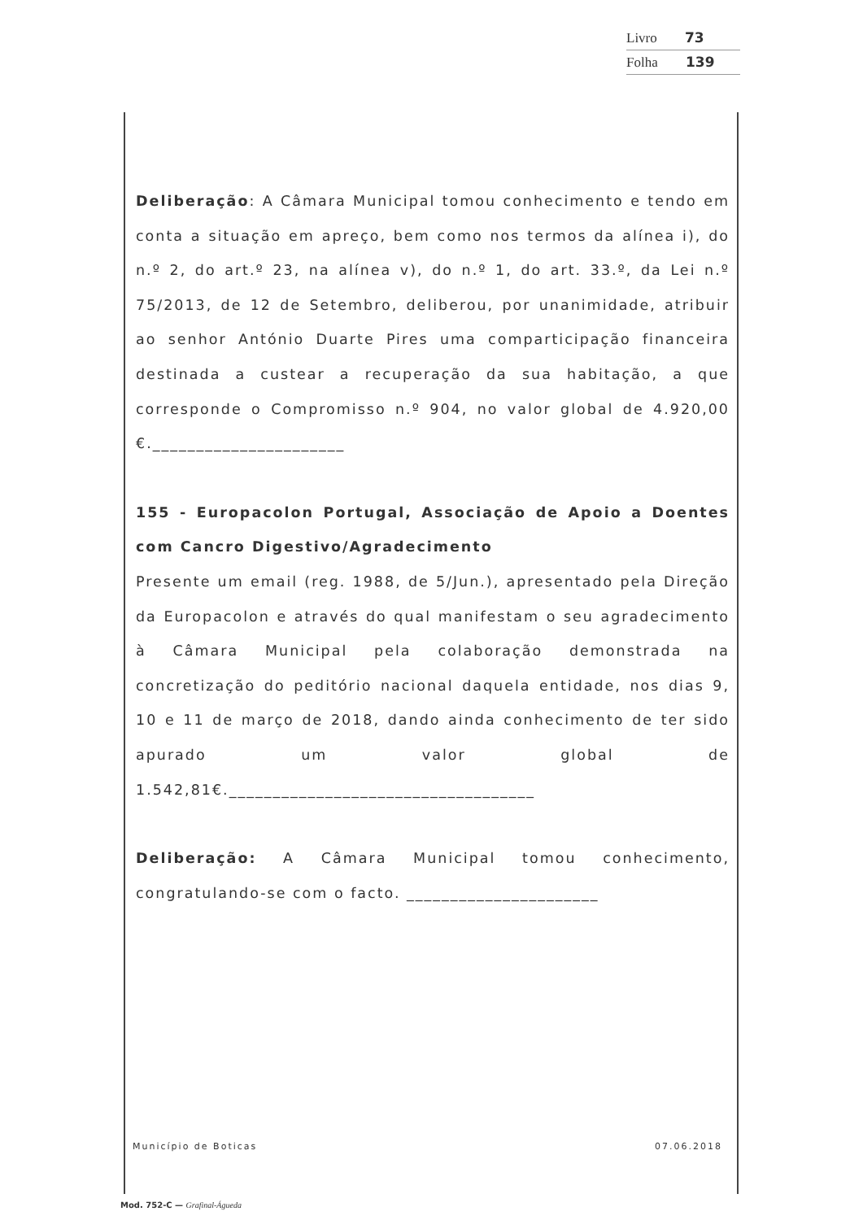Livro 73
Folha 139
Deliberação: A Câmara Municipal tomou conhecimento e tendo em conta a situação em apreço, bem como nos termos da alínea i), do n.º 2, do art.º 23, na alínea v), do n.º 1, do art. 33.º, da Lei n.º 75/2013, de 12 de Setembro, deliberou, por unanimidade, atribuir ao senhor António Duarte Pires uma comparticipação financeira destinada a custear a recuperação da sua habitação, a que corresponde o Compromisso n.º 904, no valor global de 4.920,00 €.______________________
155 - Europacolon Portugal, Associação de Apoio a Doentes com Cancro Digestivo/Agradecimento
Presente um email (reg. 1988, de 5/Jun.), apresentado pela Direção da Europacolon e através do qual manifestam o seu agradecimento à Câmara Municipal pela colaboração demonstrada na concretização do peditório nacional daquela entidade, nos dias 9, 10 e 11 de março de 2018, dando ainda conhecimento de ter sido apurado um valor global de 1.542,81€.___________________________________
Deliberação: A Câmara Municipal tomou conhecimento, congratulando-se com o facto. ______________________
Município de Boticas 07.06.2018
Mod. 752-C — Grafinal-Águeda